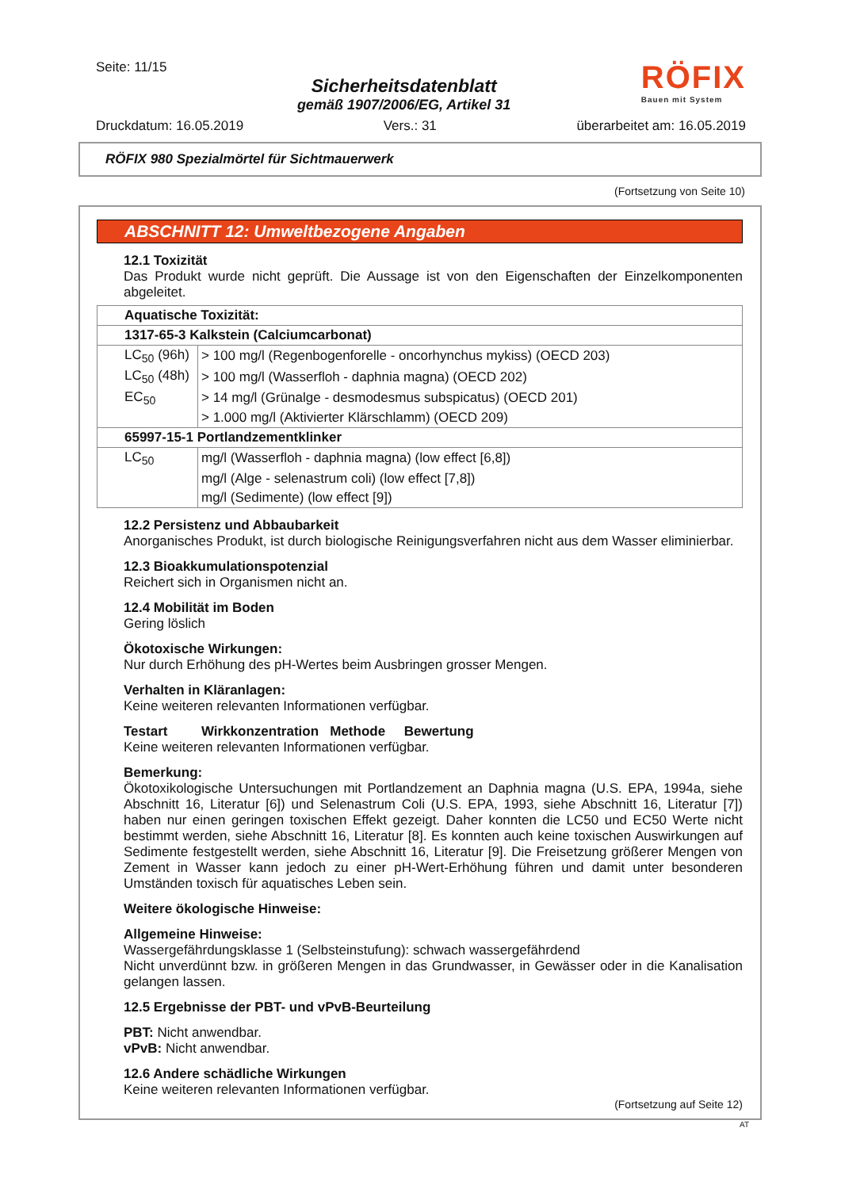Seite: 11/15
Sicherheitsdatenblatt
gemäß 1907/2006/EG, Artikel 31
RÖFIX
Bauen mit System
Druckdatum: 16.05.2019 Vers.: 31 überarbeitet am: 16.05.2019
RÖFIX 980 Spezialmörtel für Sichtmauerwerk
(Fortsetzung von Seite 10)
ABSCHNITT 12: Umweltbezogene Angaben
12.1 Toxizität
Das Produkt wurde nicht geprüft. Die Aussage ist von den Eigenschaften der Einzelkomponenten abgeleitet.
| Aquatische Toxizität: | |
| 1317-65-3 Kalkstein (Calciumcarbonat) | |
| LC<sub>50</sub> (96h) | > 100 mg/l (Regenbogenforelle - oncorhynchus mykiss) (OECD 203) |
| LC<sub>50</sub> (48h) | > 100 mg/l (Wasserfloh - daphnia magna) (OECD 202) |
| EC<sub>50</sub> | > 14 mg/l (Grünalge - desmodesmus subspicatus) (OECD 201) |
| | > 1.000 mg/l (Aktivierter Klärschlamm) (OECD 209) |
| 65997-15-1 Portlandzementklinker | |
| LC<sub>50</sub> | mg/l (Wasserfloh - daphnia magna) (low effect [6,8]) |
| | mg/l (Alge - selenastrum coli) (low effect [7,8]) |
| | mg/l (Sedimente) (low effect [9]) |
12.2 Persistenz und Abbaubarkeit
Anorganisches Produkt, ist durch biologische Reinigungsverfahren nicht aus dem Wasser eliminierbar.
12.3 Bioakkumulationspotenzial
Reichert sich in Organismen nicht an.
12.4 Mobilität im Boden
Gering löslich
Ökotoxische Wirkungen:
Nur durch Erhöhung des pH-Wertes beim Ausbringen grosser Mengen.
Verhalten in Kläranlagen:
Keine weiteren relevanten Informationen verfügbar.
Testart Wirkkonzentration Methode Bewertung
Keine weiteren relevanten Informationen verfügbar.
Bemerkung:
Ökotoxikologische Untersuchungen mit Portlandzement an Daphnia magna (U.S. EPA, 1994a, siehe Abschnitt 16, Literatur [6]) und Selenastrum Coli (U.S. EPA, 1993, siehe Abschnitt 16, Literatur [7]) haben nur einen geringen toxischen Effekt gezeigt. Daher konnten die LC50 und EC50 Werte nicht bestimmt werden, siehe Abschnitt 16, Literatur [8]. Es konnten auch keine toxischen Auswirkungen auf Sedimente festgestellt werden, siehe Abschnitt 16, Literatur [9]. Die Freisetzung größerer Mengen von Zement in Wasser kann jedoch zu einer pH-Wert-Erhöhung führen und damit unter besonderen Umständen toxisch für aquatisches Leben sein.
Weitere ökologische Hinweise:
Allgemeine Hinweise:
Wassergefährdungsklasse 1 (Selbsteinstufung): schwach wassergefährdend
Nicht unverdünnt bzw. in größeren Mengen in das Grundwasser, in Gewässer oder in die Kanalisation gelangen lassen.
12.5 Ergebnisse der PBT- und vPvB-Beurteilung
PBT: Nicht anwendbar.
vPvB: Nicht anwendbar.
12.6 Andere schädliche Wirkungen
Keine weiteren relevanten Informationen verfügbar.
(Fortsetzung auf Seite 12)
AT